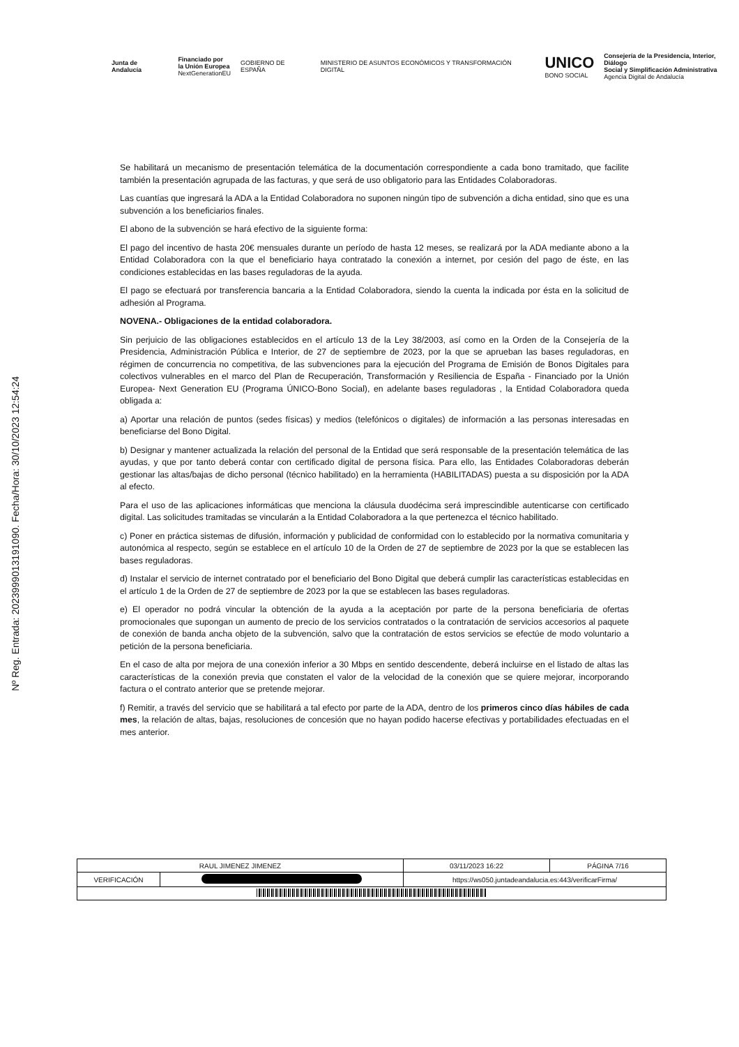Junta de Andalucía
Financiado por
la Unión Europea
NextGenerationEU
GOBIERNO DE ESPAÑA
MINISTERIO DE ASUNTOS ECONÓMICOS Y TRANSFORMACIÓN DIGITAL
UNICO
BONO SOCIAL
Consejería de la Presidencia, Interior, Diálogo
Social y Simplificación Administrativa
Agencia Digital de Andalucía
Nº Reg. Entrada: 202399901319109​0. Fecha/Hora: 30/10/2023 12:54:24
Se habilitará un mecanismo de presentación telemática de la documentación correspondiente a cada bono tramitado, que facilite también la presentación agrupada de las facturas, y que será de uso obligatorio para las Entidades Colaboradoras.
Las cuantías que ingresará la ADA a la Entidad Colaboradora no suponen ningún tipo de subvención a dicha entidad, sino que es una subvención a los beneficiarios finales.
El abono de la subvención se hará efectivo de la siguiente forma:
El pago del incentivo de hasta 20€ mensuales durante un período de hasta 12 meses, se realizará por la ADA mediante abono a la Entidad Colaboradora con la que el beneficiario haya contratado la conexión a internet, por cesión del pago de éste, en las condiciones establecidas en las bases reguladoras de la ayuda.
El pago se efectuará por transferencia bancaria a la Entidad Colaboradora, siendo la cuenta la indicada por ésta en la solicitud de adhesión al Programa.
NOVENA.- Obligaciones de la entidad colaboradora.
Sin perjuicio de las obligaciones establecidos en el artículo 13 de la Ley 38/2003, así como en la Orden de la Consejería de la Presidencia, Administración Pública e Interior, de 27 de septiembre de 2023, por la que se aprueban las bases reguladoras, en régimen de concurrencia no competitiva, de las subvenciones para la ejecución del Programa de Emisión de Bonos Digitales para colectivos vulnerables en el marco del Plan de Recuperación, Transformación y Resiliencia de España - Financiado por la Unión Europea- Next Generation EU (Programa ÚNICO-Bono Social), en adelante bases reguladoras , la Entidad Colaboradora queda obligada a:
a) Aportar una relación de puntos (sedes físicas) y medios (telefónicos o digitales) de información a las personas interesadas en beneficiarse del Bono Digital.
b) Designar y mantener actualizada la relación del personal de la Entidad que será responsable de la presentación telemática de las ayudas, y que por tanto deberá contar con certificado digital de persona física. Para ello, las Entidades Colaboradoras deberán gestionar las altas/bajas de dicho personal (técnico habilitado) en la herramienta (HABILITADAS) puesta a su disposición por la ADA al efecto.
Para el uso de las aplicaciones informáticas que menciona la cláusula duodécima será imprescindible autenticarse con certificado digital. Las solicitudes tramitadas se vincularán a la Entidad Colaboradora a la que pertenezca el técnico habilitado.
c) Poner en práctica sistemas de difusión, información y publicidad de conformidad con lo establecido por la normativa comunitaria y autonómica al respecto, según se establece en el artículo 10 de la Orden de 27 de septiembre de 2023 por la que se establecen las bases reguladoras.
d) Instalar el servicio de internet contratado por el beneficiario del Bono Digital que deberá cumplir las características establecidas en el artículo 1 de la Orden de 27 de septiembre de 2023 por la que se establecen las bases reguladoras.
e) El operador no podrá vincular la obtención de la ayuda a la aceptación por parte de la persona beneficiaria de ofertas promocionales que supongan un aumento de precio de los servicios contratados o la contratación de servicios accesorios al paquete de conexión de banda ancha objeto de la subvención, salvo que la contratación de estos servicios se efectúe de modo voluntario a petición de la persona beneficiaria.
En el caso de alta por mejora de una conexión inferior a 30 Mbps en sentido descendente, deberá incluirse en el listado de altas las características de la conexión previa que constaten el valor de la velocidad de la conexión que se quiere mejorar, incorporando factura o el contrato anterior que se pretende mejorar.
f) Remitir, a través del servicio que se habilitará a tal efecto por parte de la ADA, dentro de los primeros cinco días hábiles de cada mes, la relación de altas, bajas, resoluciones de concesión que no hayan podido hacerse efectivas y portabilidades efectuadas en el mes anterior.
| RAUL JIMENEZ JIMENEZ | | | 03/11/2023 16:22 | PÁGINA 7/16 |
| VERIFICACIÓN | | https://ws050.juntadeandalucia.es:443/verificarFirma/ | | |